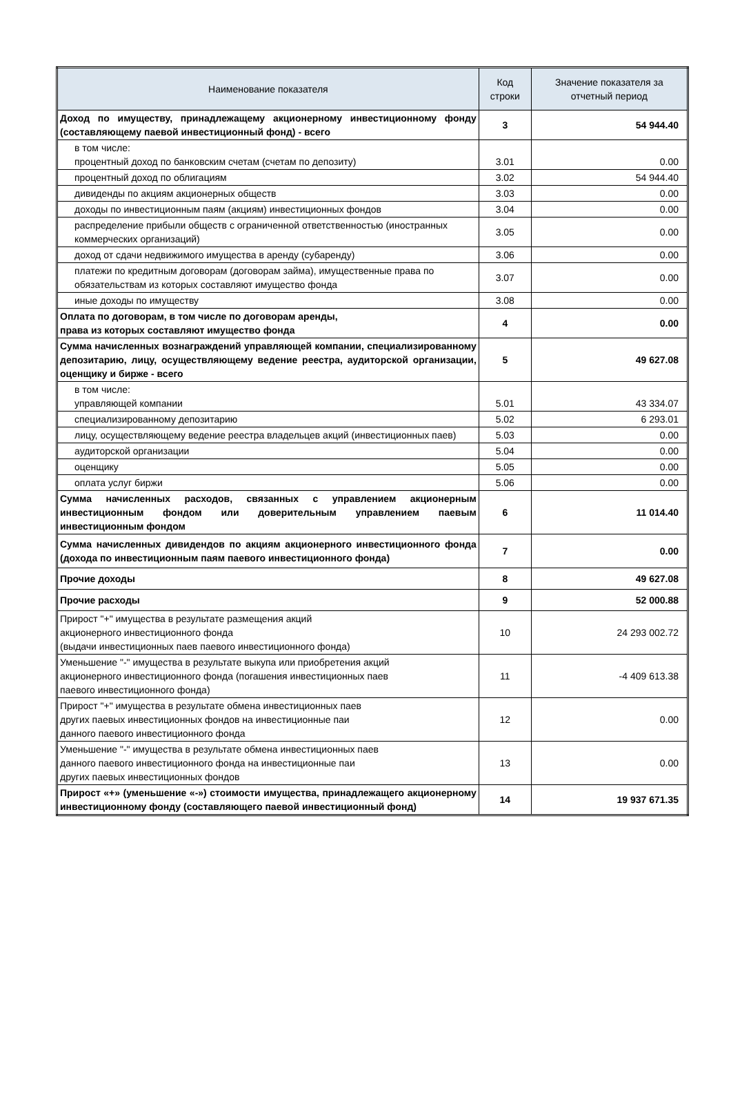| Наименование показателя | Код строки | Значение показателя за отчетный период |
| --- | --- | --- |
| Доход по имуществу, принадлежащему акционерному инвестиционному фонду (составляющему паевой инвестиционный фонд) - всего | 3 | 54 944.40 |
| в том числе: процентный доход по банковским счетам (счетам по депозиту) | 3.01 | 0.00 |
| процентный доход по облигациям | 3.02 | 54 944.40 |
| дивиденды по акциям акционерных обществ | 3.03 | 0.00 |
| доходы по инвестиционным паям (акциям) инвестиционных фондов | 3.04 | 0.00 |
| распределение прибыли обществ с ограниченной ответственностью (иностранных коммерческих организаций) | 3.05 | 0.00 |
| доход от сдачи недвижимого имущества в аренду (субаренду) | 3.06 | 0.00 |
| платежи по кредитным договорам (договорам займа), имущественные права по обязательствам из которых составляют имущество фонда | 3.07 | 0.00 |
| иные доходы по имуществу | 3.08 | 0.00 |
| Оплата по договорам, в том числе по договорам аренды, права из которых составляют имущество фонда | 4 | 0.00 |
| Сумма начисленных вознаграждений управляющей компании, специализированному депозитарию, лицу, осуществляющему ведение реестра, аудиторской организации, оценщику и бирже - всего | 5 | 49 627.08 |
| в том числе: управляющей компании | 5.01 | 43 334.07 |
| специализированному депозитарию | 5.02 | 6 293.01 |
| лицу, осуществляющему ведение реестра владельцев акций (инвестиционных паев) | 5.03 | 0.00 |
| аудиторской организации | 5.04 | 0.00 |
| оценщику | 5.05 | 0.00 |
| оплата услуг биржи | 5.06 | 0.00 |
| Сумма начисленных расходов, связанных с управлением акционерным инвестиционным фондом или доверительным управлением паевым инвестиционным фондом | 6 | 11 014.40 |
| Сумма начисленных дивидендов по акциям акционерного инвестиционного фонда (дохода по инвестиционным паям паевого инвестиционного фонда) | 7 | 0.00 |
| Прочие доходы | 8 | 49 627.08 |
| Прочие расходы | 9 | 52 000.88 |
| Прирост "+" имущества в результате размещения акций акционерного инвестиционного фонда (выдачи инвестиционных паев паевого инвестиционного фонда) | 10 | 24 293 002.72 |
| Уменьшение "-" имущества в результате выкупа или приобретения акций акционерного инвестиционного фонда (погашения инвестиционных паев паевого инвестиционного фонда) | 11 | -4 409 613.38 |
| Прирост "+" имущества в результате обмена инвестиционных паев других паевых инвестиционных фондов на инвестиционные паи данного паевого инвестиционного фонда | 12 | 0.00 |
| Уменьшение "-" имущества в результате обмена инвестиционных паев данного паевого инвестиционного фонда на инвестиционные паи других паевых инвестиционных фондов | 13 | 0.00 |
| Прирост «+» (уменьшение «-») стоимости имущества, принадлежащего акционерному инвестиционному фонду (составляющего паевой инвестиционный фонд) | 14 | 19 937 671.35 |